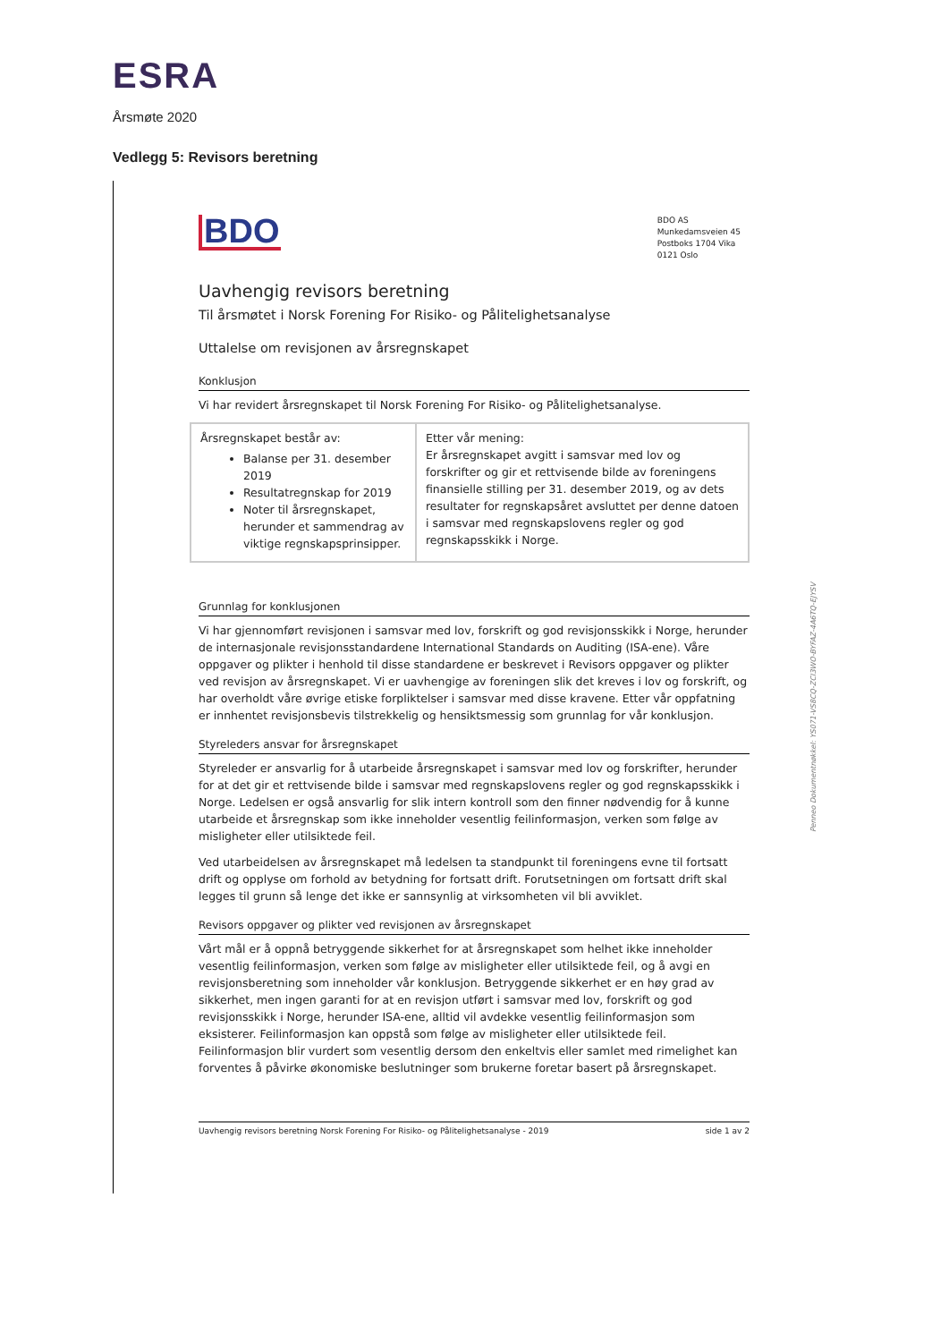ESRA
Årsmøte 2020
Vedlegg 5: Revisors beretning
BDO AS
Munkedamsveien 45
Postboks 1704 Vika
0121 Oslo
BDO
Uavhengig revisors beretning
Til årsmøtet i Norsk Forening For Risiko- og Pålitelighetsanalyse
Uttalelse om revisjonen av årsregnskapet
Konklusjon
Vi har revidert årsregnskapet til Norsk Forening For Risiko- og Pålitelighetsanalyse.
| Årsregnskapet består av: Balanse per 31. desember 2019 Resultatregnskap for 2019 Noter til årsregnskapet, herunder et sammendrag av viktige regnskapsprinsipper. | Etter vår mening: Er årsregnskapet avgitt i samsvar med lov og forskrifter og gir et rettvisende bilde av foreningens finansielle stilling per 31. desember 2019, og av dets resultater for regnskapsåret avsluttet per denne datoen i samsvar med regnskapslovens regler og god regnskapsskikk i Norge. |
Grunnlag for konklusjonen
Vi har gjennomført revisjonen i samsvar med lov, forskrift og god revisjonsskikk i Norge, herunder de internasjonale revisjonsstandardene International Standards on Auditing (ISA-ene). Våre oppgaver og plikter i henhold til disse standardene er beskrevet i Revisors oppgaver og plikter ved revisjon av årsregnskapet. Vi er uavhengige av foreningen slik det kreves i lov og forskrift, og har overholdt våre øvrige etiske forpliktelser i samsvar med disse kravene. Etter vår oppfatning er innhentet revisjonsbevis tilstrekkelig og hensiktsmessig som grunnlag for vår konklusjon.
Styreleders ansvar for årsregnskapet
Styreleder er ansvarlig for å utarbeide årsregnskapet i samsvar med lov og forskrifter, herunder for at det gir et rettvisende bilde i samsvar med regnskapslovens regler og god regnskapsskikk i Norge. Ledelsen er også ansvarlig for slik intern kontroll som den finner nødvendig for å kunne utarbeide et årsregnskap som ikke inneholder vesentlig feilinformasjon, verken som følge av misligheter eller utilsiktede feil.
Ved utarbeidelsen av årsregnskapet må ledelsen ta standpunkt til foreningens evne til fortsatt drift og opplyse om forhold av betydning for fortsatt drift. Forutsetningen om fortsatt drift skal legges til grunn så lenge det ikke er sannsynlig at virksomheten vil bli avviklet.
Revisors oppgaver og plikter ved revisjonen av årsregnskapet
Vårt mål er å oppnå betryggende sikkerhet for at årsregnskapet som helhet ikke inneholder vesentlig feilinformasjon, verken som følge av misligheter eller utilsiktede feil, og å avgi en revisjonsberetning som inneholder vår konklusjon. Betryggende sikkerhet er en høy grad av sikkerhet, men ingen garanti for at en revisjon utført i samsvar med lov, forskrift og god revisjonsskikk i Norge, herunder ISA-ene, alltid vil avdekke vesentlig feilinformasjon som eksisterer. Feilinformasjon kan oppstå som følge av misligheter eller utilsiktede feil. Feilinformasjon blir vurdert som vesentlig dersom den enkeltvis eller samlet med rimelighet kan forventes å påvirke økonomiske beslutninger som brukerne foretar basert på årsregnskapet.
Uavhengig revisors beretning Norsk Forening For Risiko- og Pålitelighetsanalyse - 2019 side 1 av 2
Penneo Dokumentnøkkel: YS071-VS8CQ-ZCI3WO-BYFAZ-4A6TQ-EJYSV